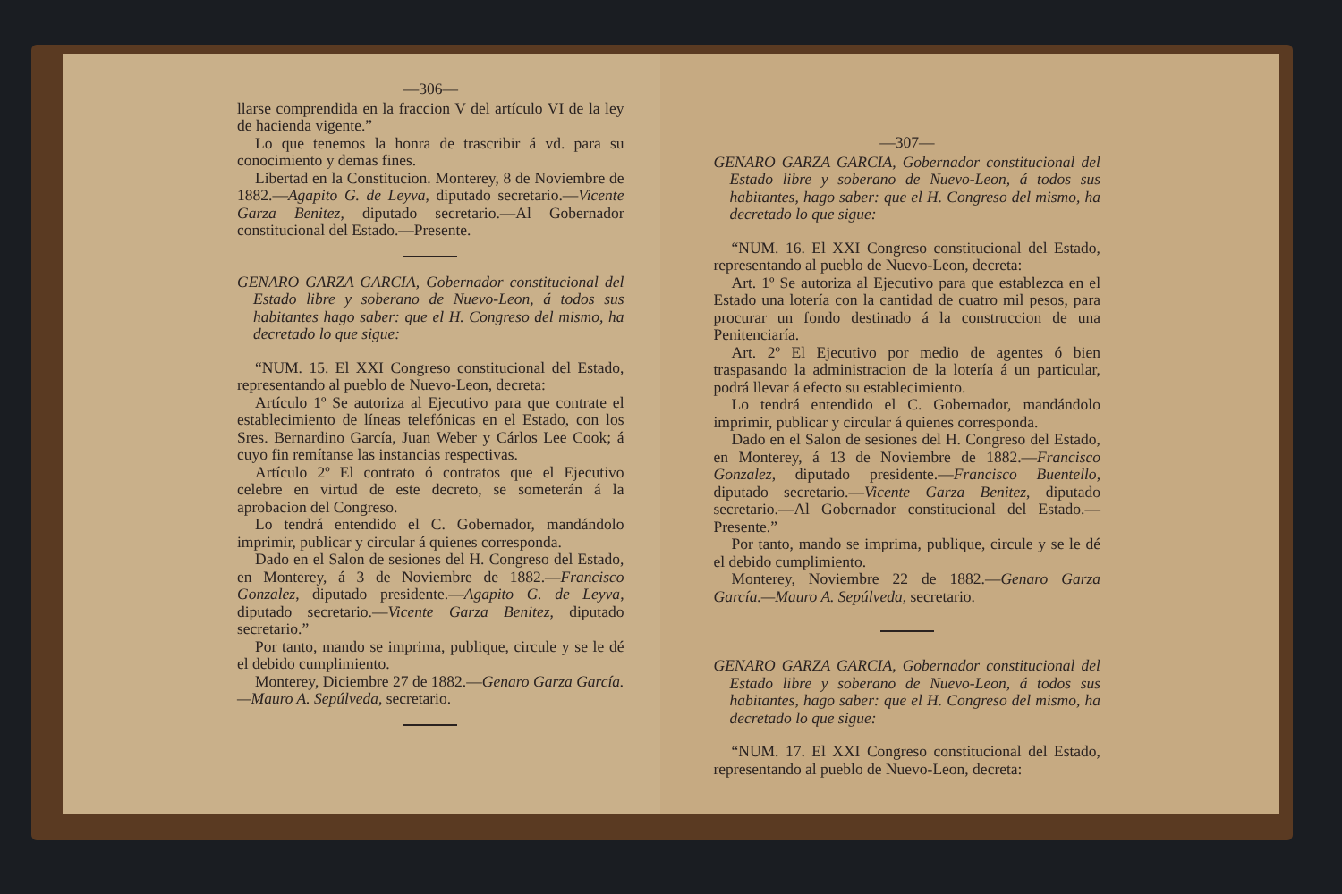—306—
llarse comprendida en la fraccion V del artículo VI de la ley de hacienda vigente.”
Lo que tenemos la honra de trascribir á vd. para su conocimiento y demas fines.
Libertad en la Constitucion. Monterey, 8 de Noviembre de 1882.—Agapito G. de Leyva, diputado secretario.—Vicente Garza Benitez, diputado secretario.—Al Gobernador constitucional del Estado.—Presente.
GENARO GARZA GARCIA, Gobernador constitucional del Estado libre y soberano de Nuevo-Leon, á todos sus habitantes hago saber: que el H. Congreso del mismo, ha decretado lo que sigue:
“NUM. 15. El XXI Congreso constitucional del Estado, representando al pueblo de Nuevo-Leon, decreta:
Artículo 1º Se autoriza al Ejecutivo para que contrate el establecimiento de líneas telefónicas en el Estado, con los Sres. Bernardino García, Juan Weber y Cárlos Lee Cook; á cuyo fin remítanse las instancias respectivas.
Artículo 2º El contrato ó contratos que el Ejecutivo celebre en virtud de este decreto, se someterán á la aprobacion del Congreso.
Lo tendrá entendido el C. Gobernador, mandándolo imprimir, publicar y circular á quienes corresponda.
Dado en el Salon de sesiones del H. Congreso del Estado, en Monterey, á 3 de Noviembre de 1882.—Francisco Gonzalez, diputado presidente.—Agapito G. de Leyva, diputado secretario.—Vicente Garza Benitez, diputado secretario.”
Por tanto, mando se imprima, publique, circule y se le dé el debido cumplimiento.
Monterey, Diciembre 27 de 1882.—Genaro Garza García.—Mauro A. Sepúlveda, secretario.
—307—
GENARO GARZA GARCIA, Gobernador constitucional del Estado libre y soberano de Nuevo-Leon, á todos sus habitantes, hago saber: que el H. Congreso del mismo, ha decretado lo que sigue:
“NUM. 16. El XXI Congreso constitucional del Estado, representando al pueblo de Nuevo-Leon, decreta:
Art. 1º Se autoriza al Ejecutivo para que establezca en el Estado una lotería con la cantidad de cuatro mil pesos, para procurar un fondo destinado á la construccion de una Penitenciaría.
Art. 2º El Ejecutivo por medio de agentes ó bien traspasando la administracion de la lotería á un particular, podrá llevar á efecto su establecimiento.
Lo tendrá entendido el C. Gobernador, mandándolo imprimir, publicar y circular á quienes corresponda.
Dado en el Salon de sesiones del H. Congreso del Estado, en Monterey, á 13 de Noviembre de 1882.—Francisco Gonzalez, diputado presidente.—Francisco Buentello, diputado secretario.—Vicente Garza Benitez, diputado secretario.—Al Gobernador constitucional del Estado.—Presente.”
Por tanto, mando se imprima, publique, circule y se le dé el debido cumplimiento.
Monterey, Noviembre 22 de 1882.—Genaro Garza García.—Mauro A. Sepúlveda, secretario.
GENARO GARZA GARCIA, Gobernador constitucional del Estado libre y soberano de Nuevo-Leon, á todos sus habitantes, hago saber: que el H. Congreso del mismo, ha decretado lo que sigue:
“NUM. 17. El XXI Congreso constitucional del Estado, representando al pueblo de Nuevo-Leon, decreta: